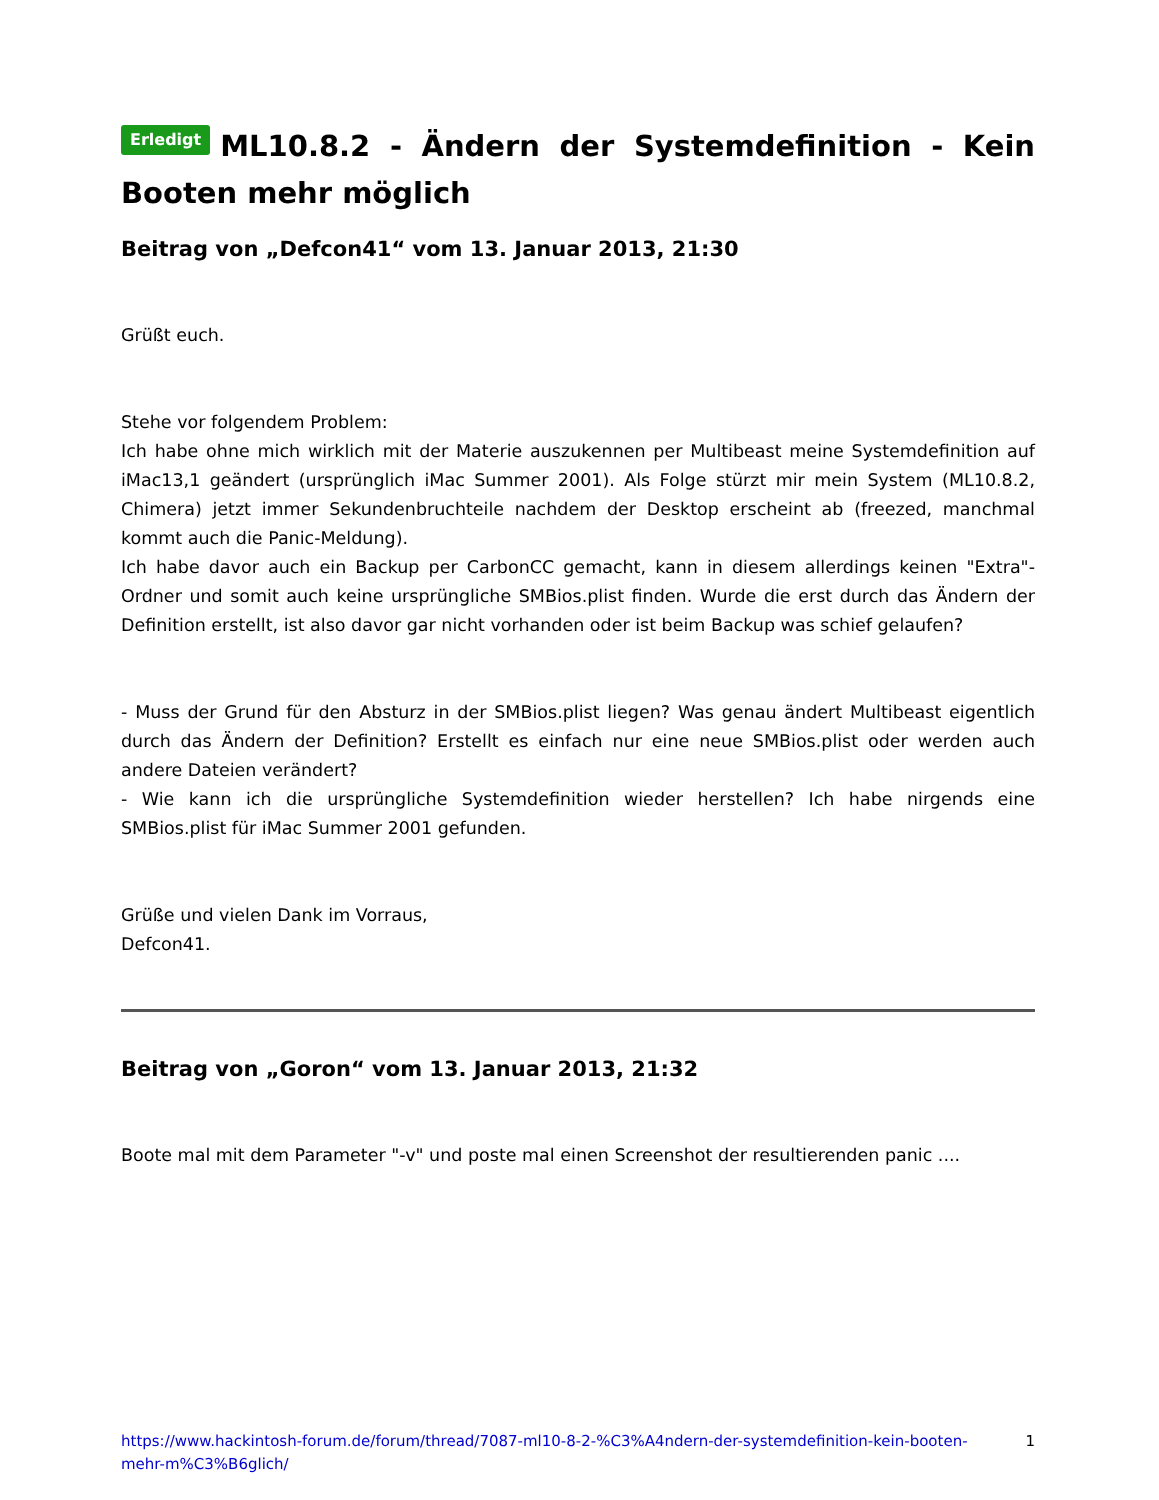Erledigt ML10.8.2 - Ändern der Systemdefinition - Kein Booten mehr möglich
Beitrag von „Defcon41“ vom 13. Januar 2013, 21:30
Grüßt euch.
Stehe vor folgendem Problem:
Ich habe ohne mich wirklich mit der Materie auszukennen per Multibeast meine Systemdefinition auf iMac13,1 geändert (ursprünglich iMac Summer 2001). Als Folge stürzt mir mein System (ML10.8.2, Chimera) jetzt immer Sekundenbruchteile nachdem der Desktop erscheint ab (freezed, manchmal kommt auch die Panic-Meldung).
Ich habe davor auch ein Backup per CarbonCC gemacht, kann in diesem allerdings keinen "Extra"-Ordner und somit auch keine ursprüngliche SMBios.plist finden. Wurde die erst durch das Ändern der Definition erstellt, ist also davor gar nicht vorhanden oder ist beim Backup was schief gelaufen?
- Muss der Grund für den Absturz in der SMBios.plist liegen? Was genau ändert Multibeast eigentlich durch das Ändern der Definition? Erstellt es einfach nur eine neue SMBios.plist oder werden auch andere Dateien verändert?
- Wie kann ich die ursprüngliche Systemdefinition wieder herstellen? Ich habe nirgends eine SMBios.plist für iMac Summer 2001 gefunden.
Grüße und vielen Dank im Vorraus,
Defcon41.
Beitrag von „Goron“ vom 13. Januar 2013, 21:32
Boote mal mit dem Parameter "-v" und poste mal einen Screenshot der resultierenden panic ....
https://www.hackintosh-forum.de/forum/thread/7087-ml10-8-2-%C3%A4ndern-der-systemdefinition-kein-booten-mehr-m%C3%B6glich/ 1